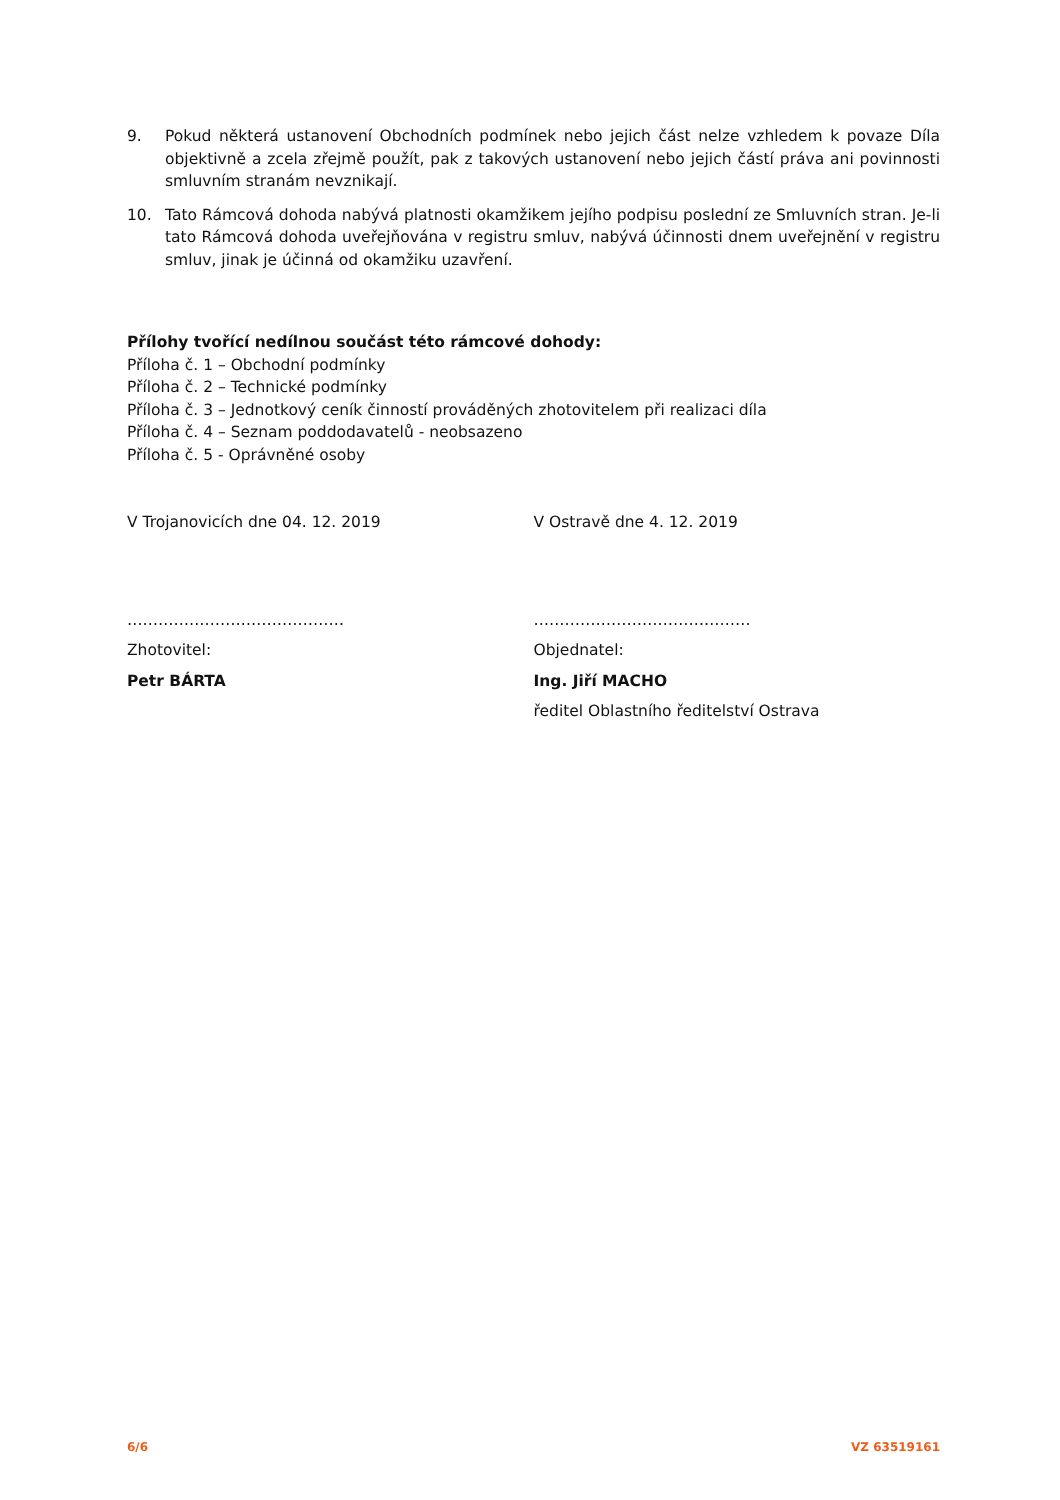9. Pokud některá ustanovení Obchodních podmínek nebo jejich část nelze vzhledem k povaze Díla objektivně a zcela zřejmě použít, pak z takových ustanovení nebo jejich částí práva ani povinnosti smluvním stranám nevznikají.
10. Tato Rámcová dohoda nabývá platnosti okamžikem jejího podpisu poslední ze Smluvních stran. Je-li tato Rámcová dohoda uveřejňována v registru smluv, nabývá účinnosti dnem uveřejnění v registru smluv, jinak je účinná od okamžiku uzavření.
Přílohy tvořící nedílnou součást této rámcové dohody:
Příloha č. 1 – Obchodní podmínky
Příloha č. 2 – Technické podmínky
Příloha č. 3 – Jednotkový ceník činností prováděných zhotovitelem při realizaci díla
Příloha č. 4 – Seznam poddodavatelů - neobsazeno
Příloha č. 5 - Oprávněné osoby
V Trojanovicích dne 04. 12. 2019 V Ostravě dne 4. 12. 2019
…………………………………… ……………………………………
Zhotovitel: Objednatel:
Petr BÁRTA Ing. Jiří MACHO
ředitel Oblastního ředitelství Ostrava
6/6 VZ 63519161